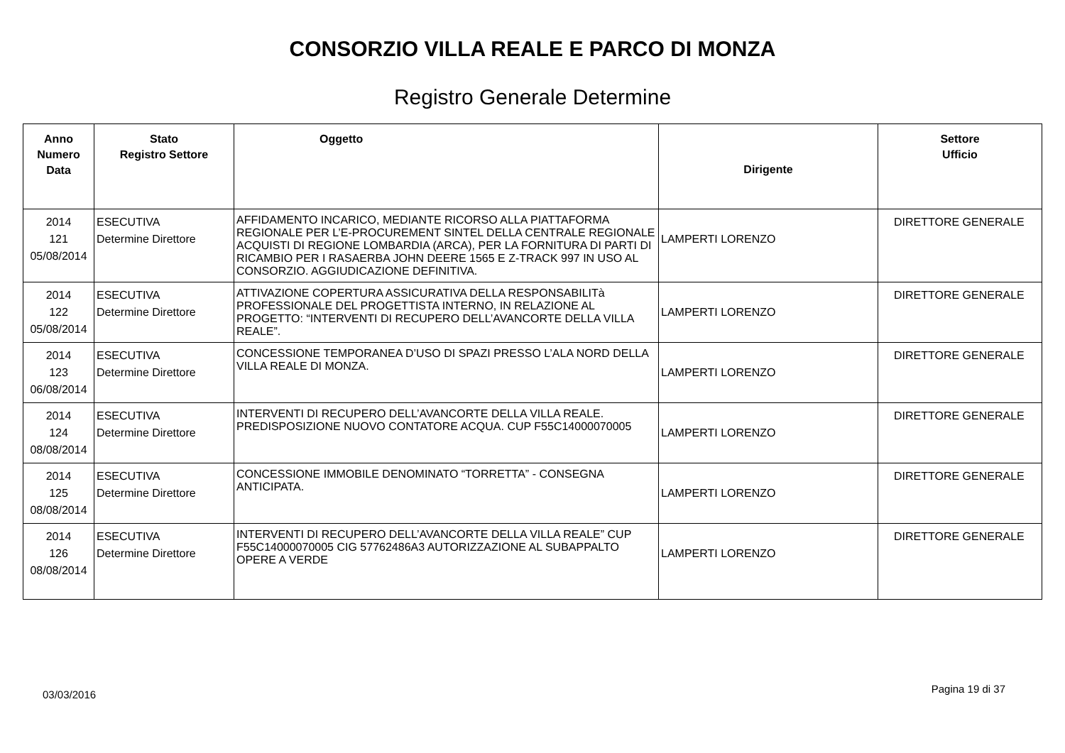CONSORZIO VILLA REALE E PARCO DI MONZA
Registro Generale Determine
| Anno Numero Data | Stato Registro Settore | Oggetto | Dirigente | Settore Ufficio |
| --- | --- | --- | --- | --- |
| 2014 121 05/08/2014 | ESECUTIVA Determine Direttore | AFFIDAMENTO INCARICO, MEDIANTE RICORSO ALLA PIATTAFORMA REGIONALE PER L’E-PROCUREMENT SINTEL DELLA CENTRALE REGIONALE ACQUISTI DI REGIONE LOMBARDIA (ARCA), PER LA FORNITURA DI PARTI DI RICAMBIO PER I RASAERBA JOHN DEERE 1565 E Z-TRACK 997 IN USO AL CONSORZIO. AGGIUDICAZIONE DEFINITIVA. | LAMPERTI LORENZO | DIRETTORE GENERALE |
| 2014 122 05/08/2014 | ESECUTIVA Determine Direttore | ATTIVAZIONE COPERTURA ASSICURATIVA DELLA RESPONSABILITà PROFESSIONALE DEL PROGETTISTA INTERNO, IN RELAZIONE AL PROGETTO: “INTERVENTI DI RECUPERO DELL’AVANCORTE DELLA VILLA REALE”. | LAMPERTI LORENZO | DIRETTORE GENERALE |
| 2014 123 06/08/2014 | ESECUTIVA Determine Direttore | CONCESSIONE TEMPORANEA D’USO DI SPAZI PRESSO L’ALA NORD DELLA VILLA REALE DI MONZA. | LAMPERTI LORENZO | DIRETTORE GENERALE |
| 2014 124 08/08/2014 | ESECUTIVA Determine Direttore | INTERVENTI DI RECUPERO DELL’AVANCORTE DELLA VILLA REALE. PREDISPOSIZIONE NUOVO CONTATORE ACQUA. CUP F55C14000070005 | LAMPERTI LORENZO | DIRETTORE GENERALE |
| 2014 125 08/08/2014 | ESECUTIVA Determine Direttore | CONCESSIONE IMMOBILE DENOMINATO “TORRETTA” - CONSEGNA ANTICIPATA. | LAMPERTI LORENZO | DIRETTORE GENERALE |
| 2014 126 08/08/2014 | ESECUTIVA Determine Direttore | INTERVENTI DI RECUPERO DELL’AVANCORTE DELLA VILLA REALE” CUP F55C14000070005 CIG 57762486A3 AUTORIZZAZIONE AL SUBAPPALTO OPERE A VERDE | LAMPERTI LORENZO | DIRETTORE GENERALE |
03/03/2016 Pagina 19 di 37